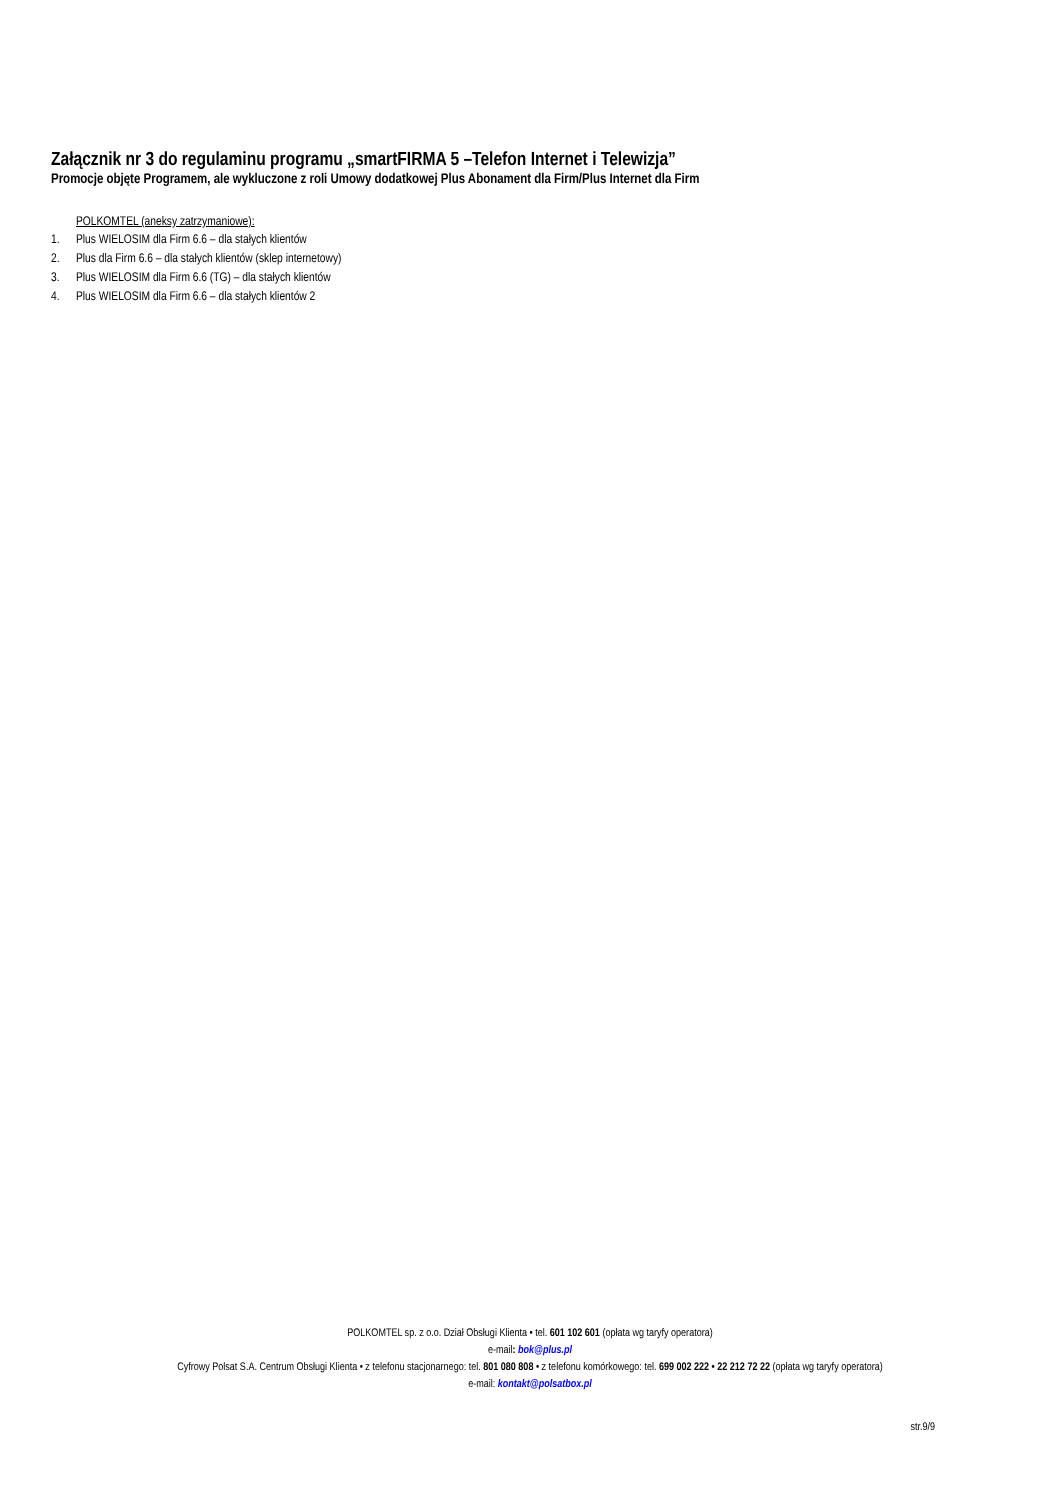Załącznik nr 3 do regulaminu programu „smartFIRMA 5 –Telefon Internet i Telewizja”
Promocje objęte Programem, ale wykluczone z roli Umowy dodatkowej Plus Abonament dla Firm/Plus Internet dla Firm
POLKOMTEL (aneksy zatrzymaniowe):
1. Plus WIELOSIM dla Firm 6.6 – dla stałych klientów
2. Plus dla Firm 6.6 – dla stałych klientów (sklep internetowy)
3. Plus WIELOSIM dla Firm 6.6 (TG) – dla stałych klientów
4. Plus WIELOSIM dla Firm 6.6 – dla stałych klientów 2
POLKOMTEL sp. z o.o. Dział Obsługi Klienta • tel. 601 102 601 (opłata wg taryfy operatora)
e-mail: bok@plus.pl
Cyfrowy Polsat S.A. Centrum Obsługi Klienta • z telefonu stacjonarnego: tel. 801 080 808 • z telefonu komórkowego: tel. 699 002 222 • 22 212 72 22 (opłata wg taryfy operatora)
e-mail: kontakt@polsatbox.pl
str.9/9